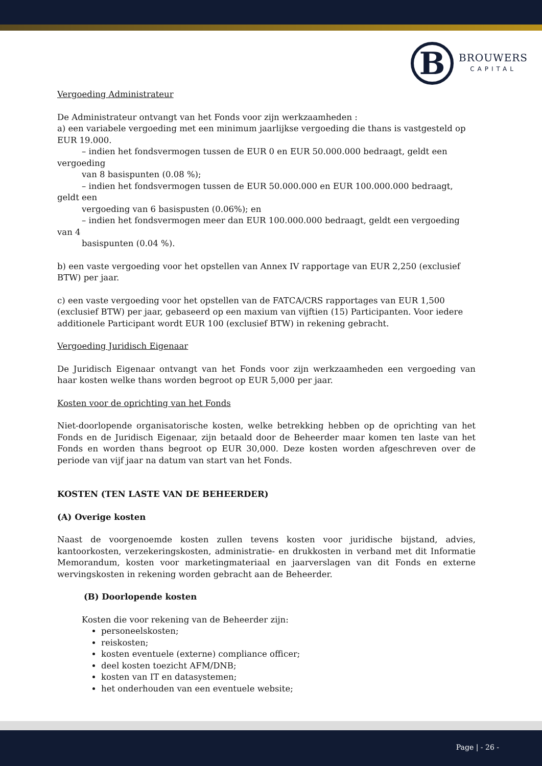B
BROUWERS
CAPITAL
Vergoeding Administrateur
De Administrateur ontvangt van het Fonds voor zijn werkzaamheden :
a) een variabele vergoeding met een minimum jaarlijkse vergoeding die thans is vastgesteld op EUR 19.000.
– indien het fondsvermogen tussen de EUR 0 en EUR 50.000.000 bedraagt, geldt een vergoeding
van 8 basispunten (0.08 %);
– indien het fondsvermogen tussen de EUR 50.000.000 en EUR 100.000.000 bedraagt, geldt een
vergoeding van 6 basispusten (0.06%); en
– indien het fondsvermogen meer dan EUR 100.000.000 bedraagt, geldt een vergoeding van 4
basispunten (0.04 %).
b) een vaste vergoeding voor het opstellen van Annex IV rapportage van EUR 2,250 (exclusief BTW) per jaar.
c) een vaste vergoeding voor het opstellen van de FATCA/CRS rapportages van EUR 1,500 (exclusief BTW) per jaar, gebaseerd op een maxium van vijftien (15) Participanten. Voor iedere additionele Participant wordt EUR 100 (exclusief BTW) in rekening gebracht.
Vergoeding Juridisch Eigenaar
De Juridisch Eigenaar ontvangt van het Fonds voor zijn werkzaamheden een vergoeding van haar kosten welke thans worden begroot op EUR 5,000 per jaar.
Kosten voor de oprichting van het Fonds
Niet-doorlopende organisatorische kosten, welke betrekking hebben op de oprichting van het Fonds en de Juridisch Eigenaar, zijn betaald door de Beheerder maar komen ten laste van het Fonds en worden thans begroot op EUR 30,000. Deze kosten worden afgeschreven over de periode van vijf jaar na datum van start van het Fonds.
KOSTEN (TEN LASTE VAN DE BEHEERDER)
(A) Overige kosten
Naast de voorgenoemde kosten zullen tevens kosten voor juridische bijstand, advies, kantoorkosten, verzekeringskosten, administratie- en drukkosten in verband met dit Informatie Memorandum, kosten voor marketingmateriaal en jaarverslagen van dit Fonds en externe wervingskosten in rekening worden gebracht aan de Beheerder.
(B) Doorlopende kosten
Kosten die voor rekening van de Beheerder zijn:
personeelskosten;
reiskosten;
kosten eventuele (externe) compliance officer;
deel kosten toezicht AFM/DNB;
kosten van IT en datasystemen;
het onderhouden van een eventuele website;
Page | - 26 -